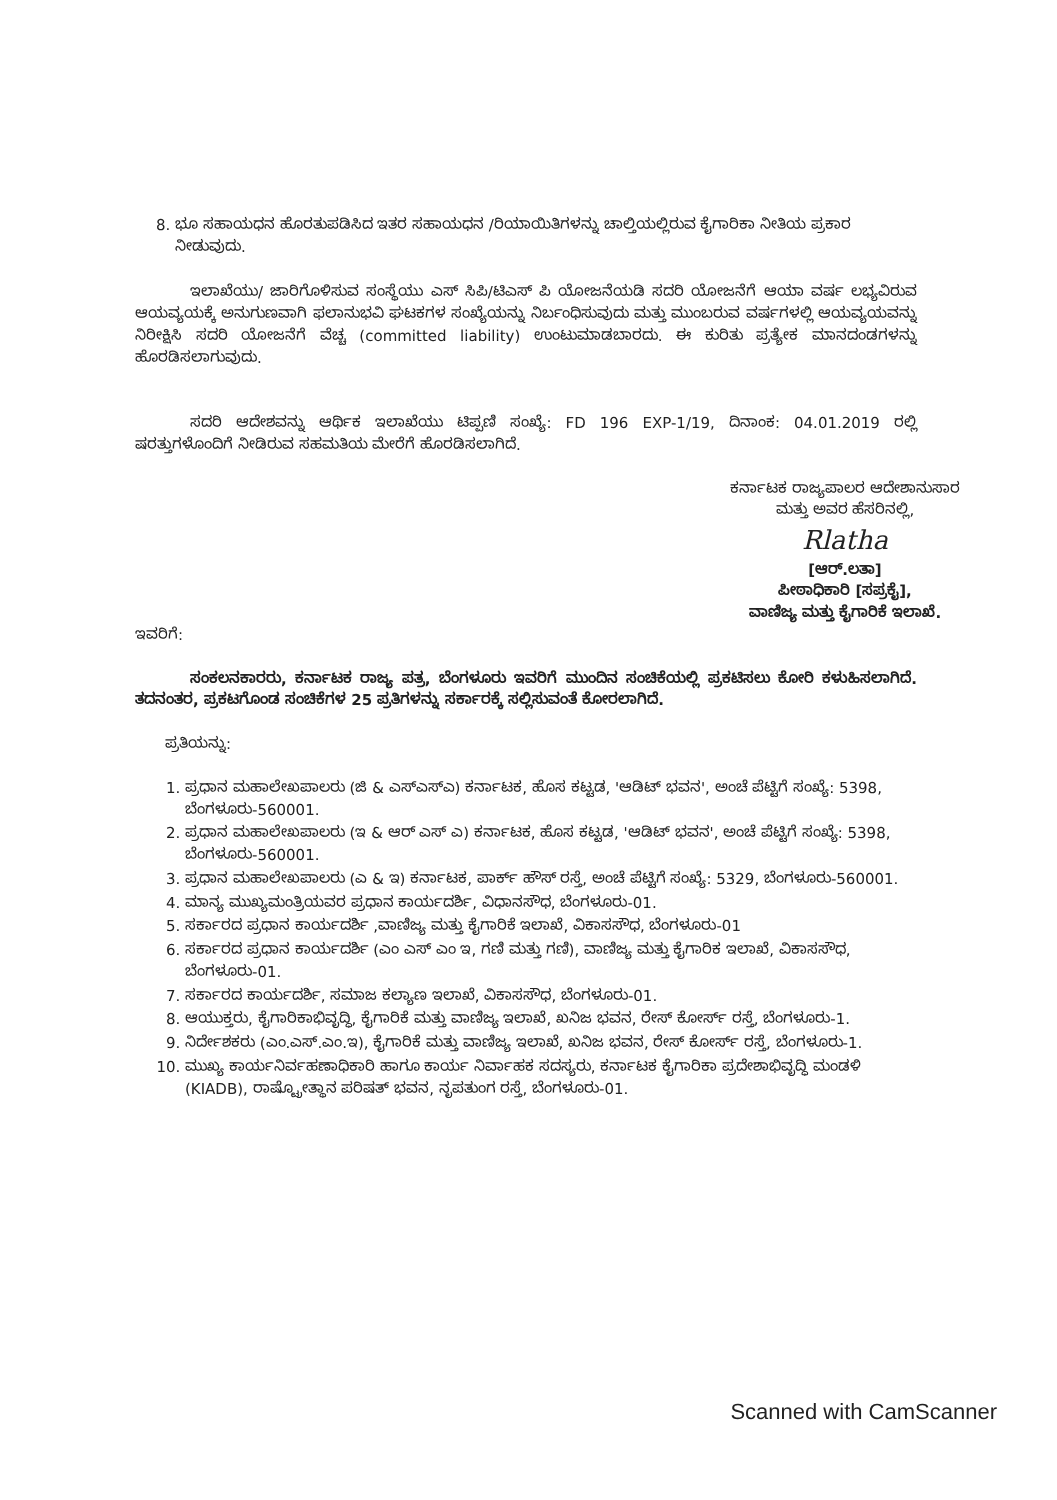8. ಭೂ ಸಹಾಯಧನ ಹೊರತುಪಡಿಸಿದ ಇತರ ಸಹಾಯಧನ /ರಿಯಾಯಿತಿಗಳನ್ನು ಚಾಲ್ತಿಯಲ್ಲಿರುವ ಕೈಗಾರಿಕಾ ನೀತಿಯ ಪ್ರಕಾರ ನೀಡುವುದು.
ಇಲಾಖೆಯು/ ಜಾರಿಗೊಳಿಸುವ ಸಂಸ್ಥೆಯು ಎಸ್ ಸಿಪಿ/ಟಿಎಸ್ ಪಿ ಯೋಜನೆಯಡಿ ಸದರಿ ಯೋಜನೆಗೆ ಆಯಾ ವರ್ಷ ಲಭ್ಯವಿರುವ ಆಯವ್ಯಯಕ್ಕೆ ಅನುಗುಣವಾಗಿ ಫಲಾನುಭವಿ ಘಟಕಗಳ ಸಂಖ್ಯೆಯನ್ನು ನಿರ್ಬಂಧಿಸುವುದು ಮತ್ತು ಮುಂಬರುವ ವರ್ಷಗಳಲ್ಲಿ ಆಯವ್ಯಯವನ್ನು ನಿರೀಕ್ಷಿಸಿ ಸದರಿ ಯೋಜನೆಗೆ ವೆಚ್ಚ (committed liability) ಉಂಟುಮಾಡಬಾರದು. ಈ ಕುರಿತು ಪ್ರತ್ಯೇಕ ಮಾನದಂಡಗಳನ್ನು ಹೊರಡಿಸಲಾಗುವುದು.
ಸದರಿ ಆದೇಶವನ್ನು ಆರ್ಥಿಕ ಇಲಾಖೆಯು ಟಿಪ್ಪಣಿ ಸಂಖ್ಯೆ: FD 196 EXP-1/19, ದಿನಾಂಕ: 04.01.2019 ರಲ್ಲಿ ಷರತ್ತುಗಳೊಂದಿಗೆ ನೀಡಿರುವ ಸಹಮತಿಯ ಮೇರೆಗೆ ಹೊರಡಿಸಲಾಗಿದೆ.
ಕರ್ನಾಟಕ ರಾಜ್ಯಪಾಲರ ಆದೇಶಾನುಸಾರ
ಮತ್ತು ಅವರ ಹೆಸರಿನಲ್ಲಿ,
Rlatha
[ಆರ್.ಲತಾ]
ಪೀಠಾಧಿಕಾರಿ [ಸಪ್ರಕೈ],
ವಾಣಿಜ್ಯ ಮತ್ತು ಕೈಗಾರಿಕೆ ಇಲಾಖೆ.
ಇವರಿಗೆ:
ಸಂಕಲನಕಾರರು, ಕರ್ನಾಟಕ ರಾಜ್ಯ ಪತ್ರ, ಬೆಂಗಳೂರು ಇವರಿಗೆ ಮುಂದಿನ ಸಂಚಿಕೆಯಲ್ಲಿ ಪ್ರಕಟಿಸಲು ಕೋರಿ ಕಳುಹಿಸಲಾಗಿದೆ. ತದನಂತರ, ಪ್ರಕಟಗೊಂಡ ಸಂಚಿಕೆಗಳ 25 ಪ್ರತಿಗಳನ್ನು ಸರ್ಕಾರಕ್ಕೆ ಸಲ್ಲಿಸುವಂತೆ ಕೋರಲಾಗಿದೆ.
ಪ್ರತಿಯನ್ನು:
1. ಪ್ರಧಾನ ಮಹಾಲೇಖಪಾಲರು (ಜಿ & ಎಸ್ಎಸ್ಎ) ಕರ್ನಾಟಕ, ಹೊಸ ಕಟ್ಟಡ, 'ಆಡಿಟ್ ಭವನ', ಅಂಚೆ ಪೆಟ್ಟಿಗೆ ಸಂಖ್ಯೆ: 5398, ಬೆಂಗಳೂರು-560001.
2. ಪ್ರಧಾನ ಮಹಾಲೇಖಪಾಲರು (ಇ & ಆರ್ ಎಸ್ ಎ) ಕರ್ನಾಟಕ, ಹೊಸ ಕಟ್ಟಡ, 'ಆಡಿಟ್ ಭವನ', ಅಂಚೆ ಪೆಟ್ಟಿಗೆ ಸಂಖ್ಯೆ: 5398, ಬೆಂಗಳೂರು-560001.
3. ಪ್ರಧಾನ ಮಹಾಲೇಖಪಾಲರು (ಎ & ಇ) ಕರ್ನಾಟಕ, ಪಾರ್ಕ್ ಹೌಸ್ ರಸ್ತೆ, ಅಂಚೆ ಪೆಟ್ಟಿಗೆ ಸಂಖ್ಯೆ: 5329, ಬೆಂಗಳೂರು-560001.
4. ಮಾನ್ಯ ಮುಖ್ಯಮಂತ್ರಿಯವರ ಪ್ರಧಾನ ಕಾರ್ಯದರ್ಶಿ, ವಿಧಾನಸೌಧ, ಬೆಂಗಳೂರು-01.
5. ಸರ್ಕಾರದ ಪ್ರಧಾನ ಕಾರ್ಯದರ್ಶಿ ,ವಾಣಿಜ್ಯ ಮತ್ತು ಕೈಗಾರಿಕೆ ಇಲಾಖೆ, ವಿಕಾಸಸೌಧ, ಬೆಂಗಳೂರು-01
6. ಸರ್ಕಾರದ ಪ್ರಧಾನ ಕಾರ್ಯದರ್ಶಿ (ಎಂ ಎಸ್ ಎಂ ಇ, ಗಣಿ ಮತ್ತು ಗಣಿ), ವಾಣಿಜ್ಯ ಮತ್ತು ಕೈಗಾರಿಕ ಇಲಾಖೆ, ವಿಕಾಸಸೌಧ, ಬೆಂಗಳೂರು-01.
7. ಸರ್ಕಾರದ ಕಾರ್ಯದರ್ಶಿ, ಸಮಾಜ ಕಲ್ಯಾಣ ಇಲಾಖೆ, ವಿಕಾಸಸೌಧ, ಬೆಂಗಳೂರು-01.
8. ಆಯುಕ್ತರು, ಕೈಗಾರಿಕಾಭಿವೃದ್ಧಿ, ಕೈಗಾರಿಕೆ ಮತ್ತು ವಾಣಿಜ್ಯ ಇಲಾಖೆ, ಖನಿಜ ಭವನ, ರೇಸ್ ಕೋರ್ಸ್ ರಸ್ತೆ, ಬೆಂಗಳೂರು-1.
9. ನಿರ್ದೇಶಕರು (ಎಂ.ಎಸ್.ಎಂ.ಇ), ಕೈಗಾರಿಕೆ ಮತ್ತು ವಾಣಿಜ್ಯ ಇಲಾಖೆ, ಖನಿಜ ಭವನ, ರೇಸ್ ಕೋರ್ಸ್ ರಸ್ತೆ, ಬೆಂಗಳೂರು-1.
10. ಮುಖ್ಯ ಕಾರ್ಯನಿರ್ವಹಣಾಧಿಕಾರಿ ಹಾಗೂ ಕಾರ್ಯ ನಿರ್ವಾಹಕ ಸದಸ್ಯರು, ಕರ್ನಾಟಕ ಕೈಗಾರಿಕಾ ಪ್ರದೇಶಾಭಿವೃದ್ಧಿ ಮಂಡಳಿ (KIADB), ರಾಷ್ಟ್ರೋತ್ಥಾನ ಪರಿಷತ್ ಭವನ, ನೃಪತುಂಗ ರಸ್ತೆ, ಬೆಂಗಳೂರು-01.
Scanned with CamScanner